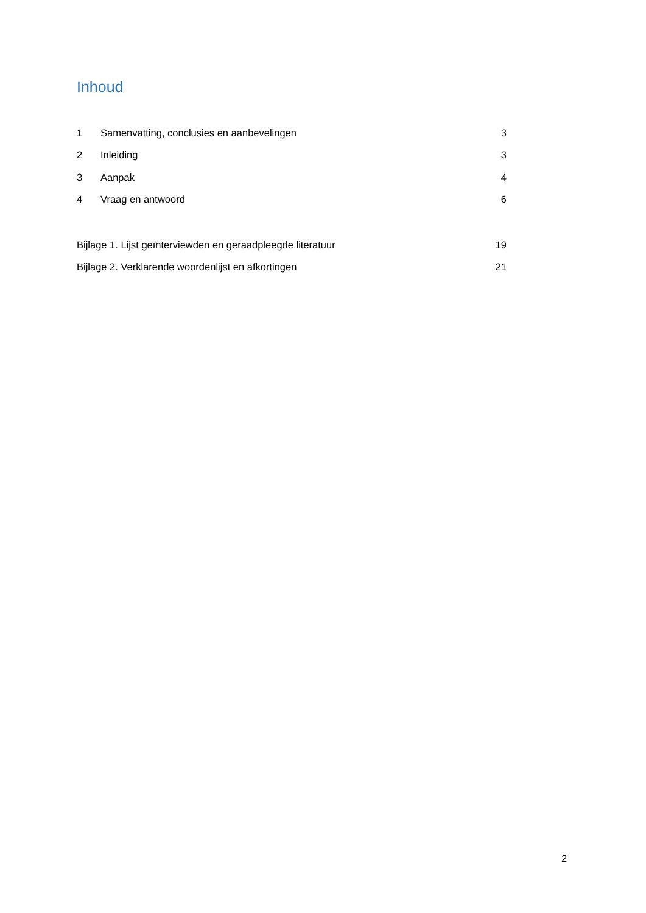Inhoud
1 Samenvatting, conclusies en aanbevelingen 3
2 Inleiding 3
3 Aanpak 4
4 Vraag en antwoord 6
Bijlage 1. Lijst geïnterviewden en geraadpleegde literatuur 19
Bijlage 2. Verklarende woordenlijst en afkortingen 21
2